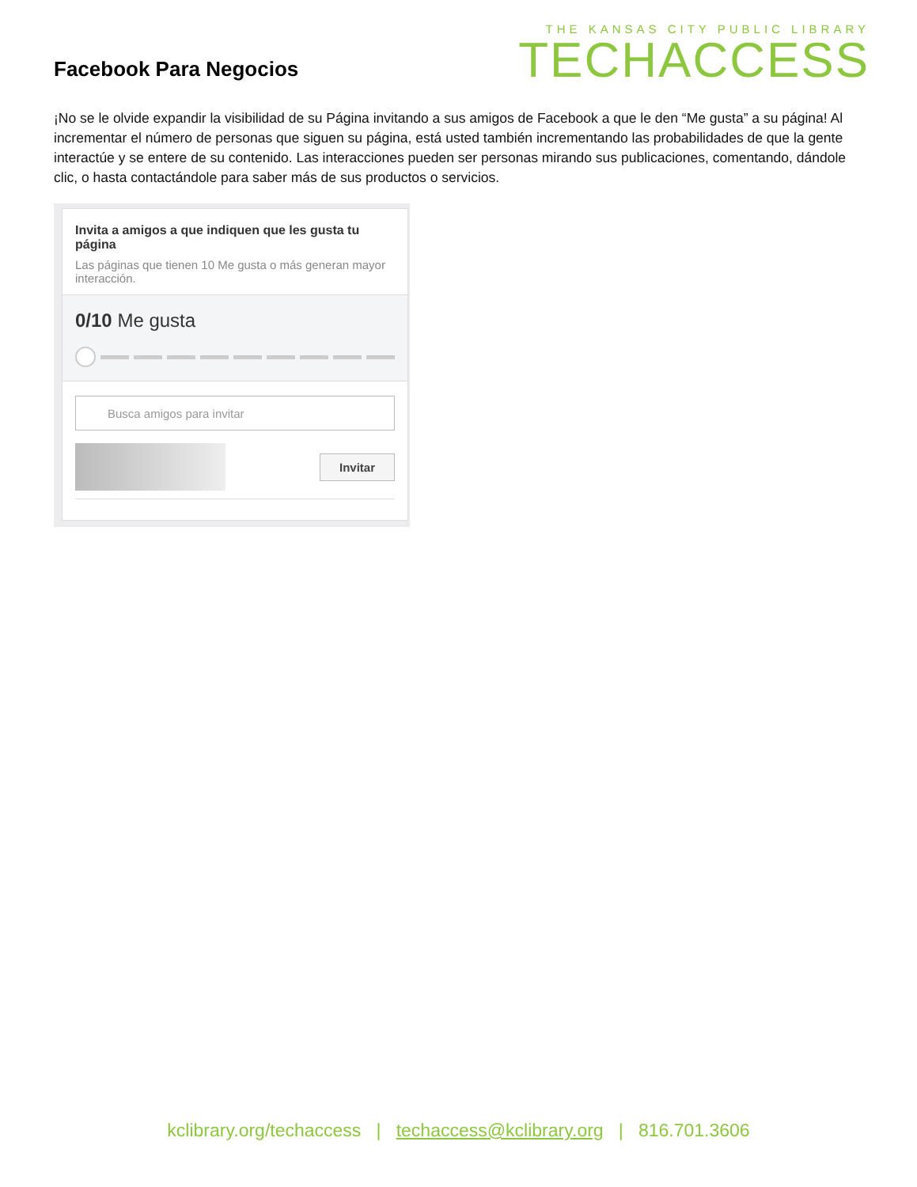Facebook Para Negocios
THE KANSAS CITY PUBLIC LIBRARY
TECHACCESS
¡No se le olvide expandir la visibilidad de su Página invitando a sus amigos de Facebook a que le den “Me gusta” a su página! Al incrementar el número de personas que siguen su página, está usted también incrementando las probabilidades de que la gente interactúe y se entere de su contenido. Las interacciones pueden ser personas mirando sus publicaciones, comentando, dándole clic, o hasta contactándole para saber más de sus productos o servicios.
Invita a amigos a que indiquen que les gusta tu página
Las páginas que tienen 10 Me gusta o más generan mayor interacción.
0/10 Me gusta
Busca amigos para invitar
Invitar
kclibrary.org/techaccess | techaccess@kclibrary.org | 816.701.3606